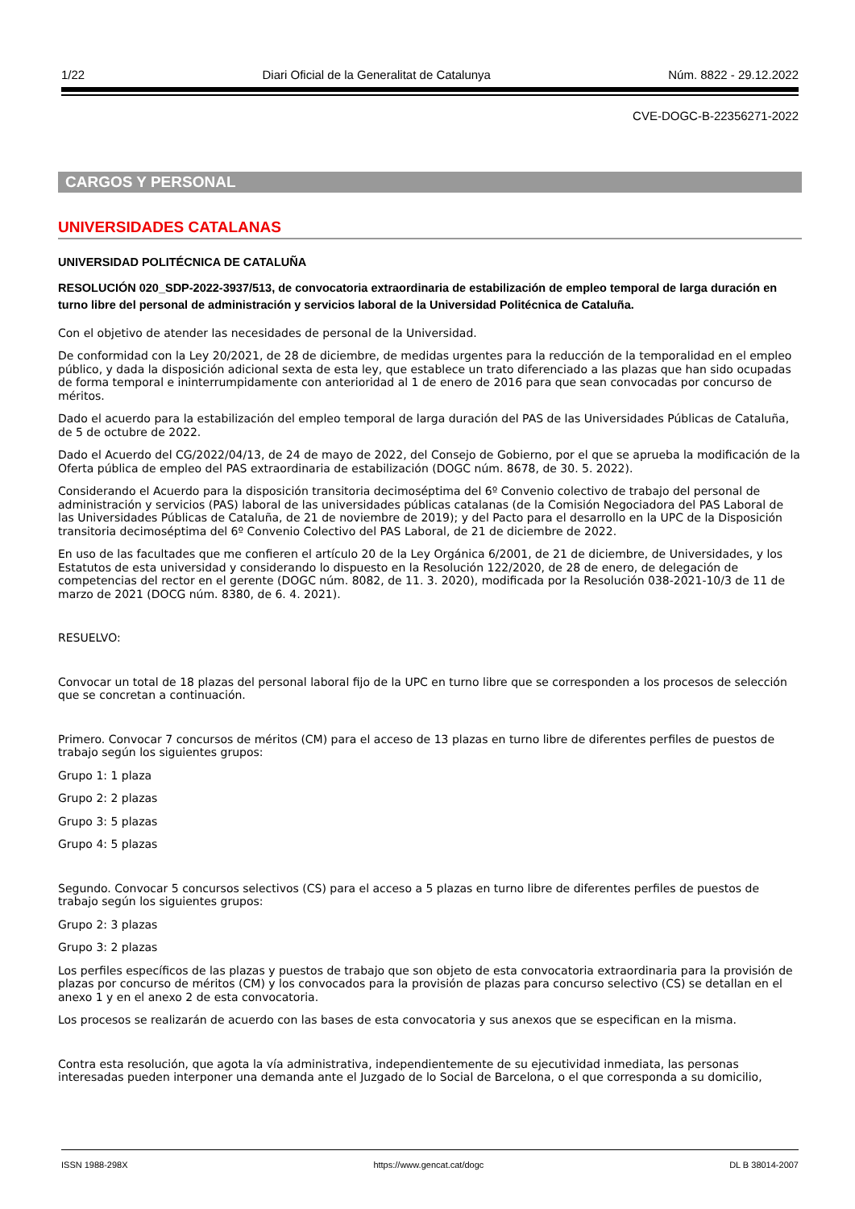1/22 Diari Oficial de la Generalitat de Catalunya Núm. 8822 - 29.12.2022
CVE-DOGC-B-22356271-2022
CARGOS Y PERSONAL
UNIVERSIDADES CATALANAS
UNIVERSIDAD POLITÉCNICA DE CATALUÑA
RESOLUCIÓN 020_SDP-2022-3937/513, de convocatoria extraordinaria de estabilización de empleo temporal de larga duración en turno libre del personal de administración y servicios laboral de la Universidad Politécnica de Cataluña.
Con el objetivo de atender las necesidades de personal de la Universidad.
De conformidad con la Ley 20/2021, de 28 de diciembre, de medidas urgentes para la reducción de la temporalidad en el empleo público, y dada la disposición adicional sexta de esta ley, que establece un trato diferenciado a las plazas que han sido ocupadas de forma temporal e ininterrumpidamente con anterioridad al 1 de enero de 2016 para que sean convocadas por concurso de méritos.
Dado el acuerdo para la estabilización del empleo temporal de larga duración del PAS de las Universidades Públicas de Cataluña, de 5 de octubre de 2022.
Dado el Acuerdo del CG/2022/04/13, de 24 de mayo de 2022, del Consejo de Gobierno, por el que se aprueba la modificación de la Oferta pública de empleo del PAS extraordinaria de estabilización (DOGC núm. 8678, de 30. 5. 2022).
Considerando el Acuerdo para la disposición transitoria decimoséptima del 6º Convenio colectivo de trabajo del personal de administración y servicios (PAS) laboral de las universidades públicas catalanas (de la Comisión Negociadora del PAS Laboral de las Universidades Públicas de Cataluña, de 21 de noviembre de 2019); y del Pacto para el desarrollo en la UPC de la Disposición transitoria decimoséptima del 6º Convenio Colectivo del PAS Laboral, de 21 de diciembre de 2022.
En uso de las facultades que me confieren el artículo 20 de la Ley Orgánica 6/2001, de 21 de diciembre, de Universidades, y los Estatutos de esta universidad y considerando lo dispuesto en la Resolución 122/2020, de 28 de enero, de delegación de competencias del rector en el gerente (DOGC núm. 8082, de 11. 3. 2020), modificada por la Resolución 038-2021-10/3 de 11 de marzo de 2021 (DOCG núm. 8380, de 6. 4. 2021).
RESUELVO:
Convocar un total de 18 plazas del personal laboral fijo de la UPC en turno libre que se corresponden a los procesos de selección que se concretan a continuación.
Primero. Convocar 7 concursos de méritos (CM) para el acceso de 13 plazas en turno libre de diferentes perfiles de puestos de trabajo según los siguientes grupos:
Grupo 1: 1 plaza
Grupo 2: 2 plazas
Grupo 3: 5 plazas
Grupo 4: 5 plazas
Segundo. Convocar 5 concursos selectivos (CS) para el acceso a 5 plazas en turno libre de diferentes perfiles de puestos de trabajo según los siguientes grupos:
Grupo 2: 3 plazas
Grupo 3: 2 plazas
Los perfiles específicos de las plazas y puestos de trabajo que son objeto de esta convocatoria extraordinaria para la provisión de plazas por concurso de méritos (CM) y los convocados para la provisión de plazas para concurso selectivo (CS) se detallan en el anexo 1 y en el anexo 2 de esta convocatoria.
Los procesos se realizarán de acuerdo con las bases de esta convocatoria y sus anexos que se especifican en la misma.
Contra esta resolución, que agota la vía administrativa, independientemente de su ejecutividad inmediata, las personas interesadas pueden interponer una demanda ante el Juzgado de lo Social de Barcelona, o el que corresponda a su domicilio,
ISSN 1988-298X https://www.gencat.cat/dogc DL B 38014-2007